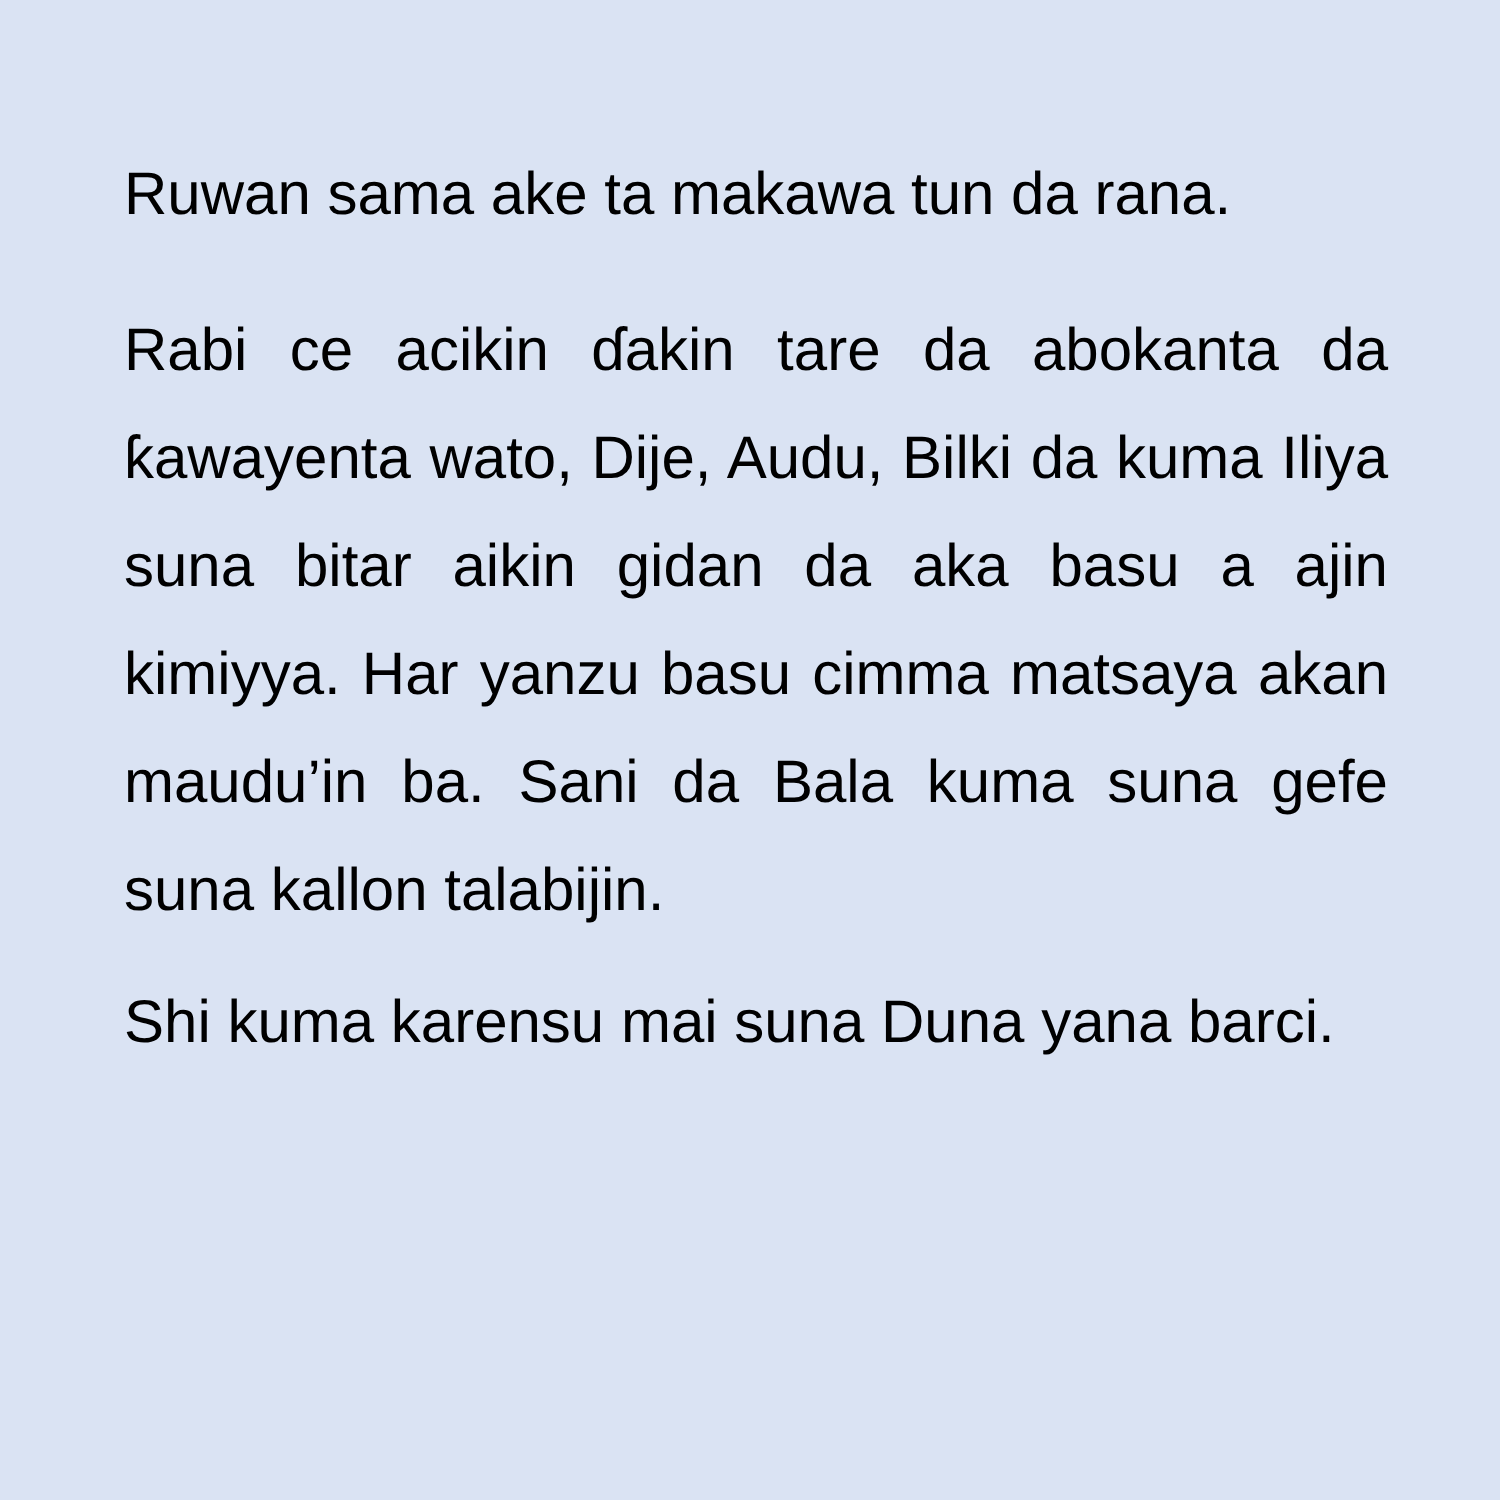Ruwan sama ake ta makawa tun da rana.
Rabi ce acikin ɗakin tare da abokanta da ƙawayenta wato, Dije, Audu, Bilki da kuma Iliya suna bitar aikin gidan da aka basu a ajin kimiyya. Har yanzu basu cimma matsaya akan maudu’in ba. Sani da Bala kuma suna gefe suna kallon talabijin.
Shi kuma karensu mai suna Duna yana barci.